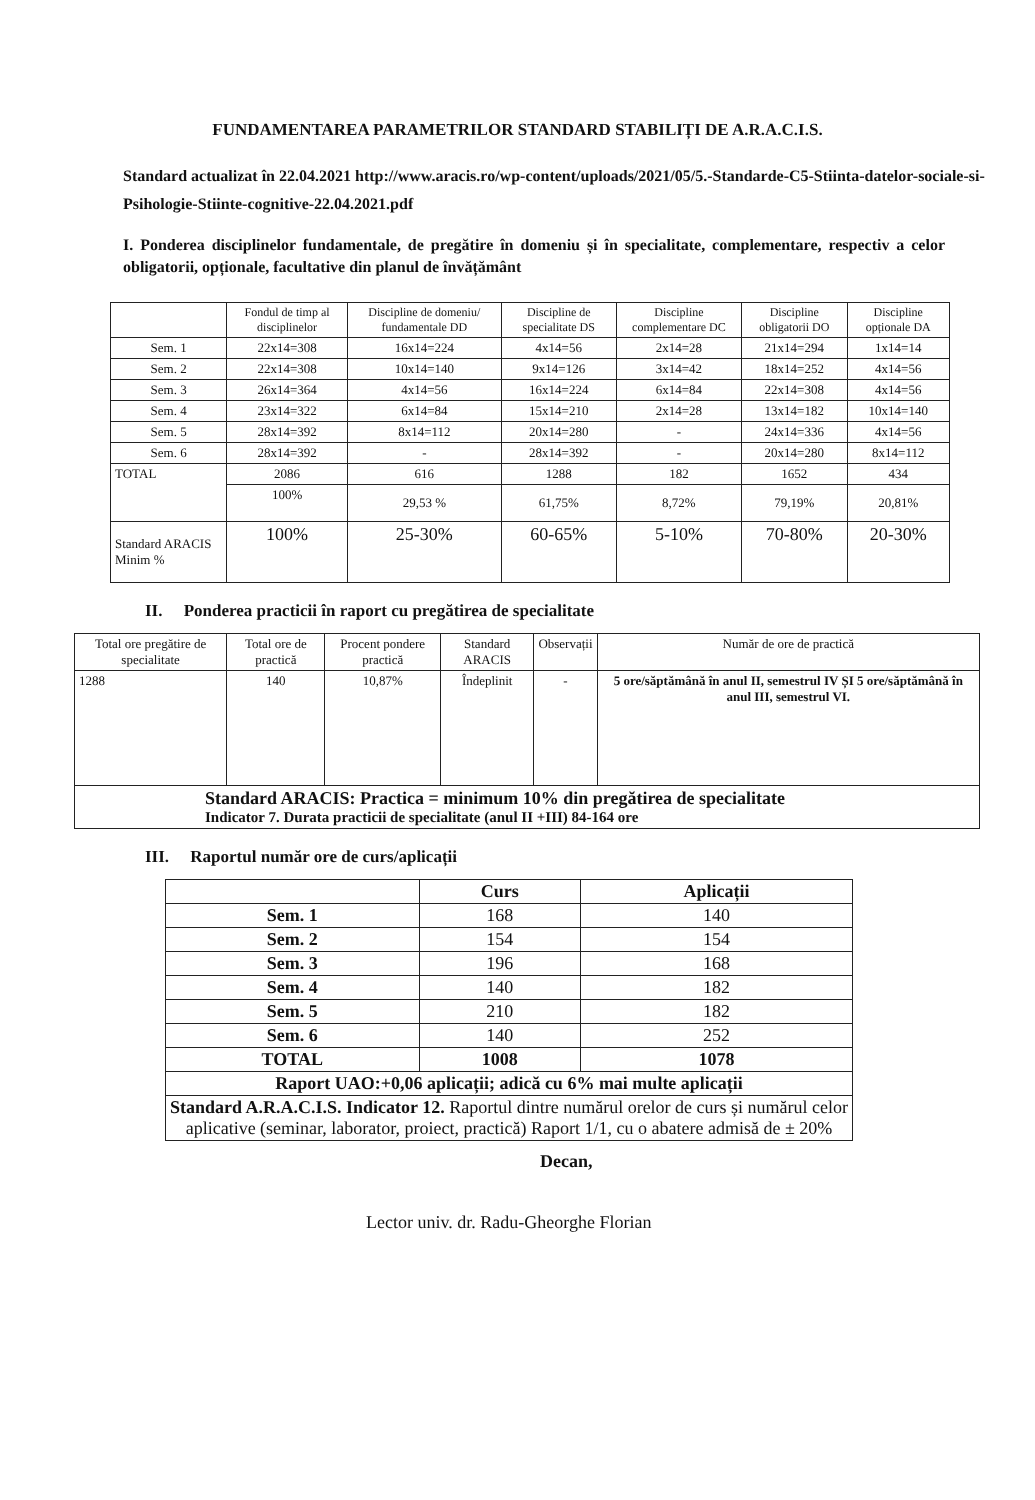FUNDAMENTAREA PARAMETRILOR STANDARD STABILIȚI DE A.R.A.C.I.S.
Standard actualizat în 22.04.2021 http://www.aracis.ro/wp-content/uploads/2021/05/5.-Standarde-C5-Stiinta-datelor-sociale-si-Psihologie-Stiinte-cognitive-22.04.2021.pdf
I. Ponderea disciplinelor fundamentale, de pregătire în domeniu și în specialitate, complementare, respectiv a celor obligatorii, opționale, facultative din planul de învățământ
| | Fondul de timp al disciplinelor | | Discipline de domeniu/ fundamentale DD | Discipline de specialitate DS | Discipline complementare DC | Discipline obligatorii DO | Discipline opționale DA |
| --- | --- | --- | --- | --- | --- | --- | --- |
| Sem. 1 | 22x14=308 | | 16x14=224 | 4x14=56 | 2x14=28 | 21x14=294 | 1x14=14 |
| Sem. 2 | 22x14=308 | | 10x14=140 | 9x14=126 | 3x14=42 | 18x14=252 | 4x14=56 |
| Sem. 3 | 26x14=364 | | 4x14=56 | 16x14=224 | 6x14=84 | 22x14=308 | 4x14=56 |
| Sem. 4 | 23x14=322 | | 6x14=84 | 15x14=210 | 2x14=28 | 13x14=182 | 10x14=140 |
| Sem. 5 | 28x14=392 | | 8x14=112 | 20x14=280 | - | 24x14=336 | 4x14=56 |
| Sem. 6 | 28x14=392 | | - | 28x14=392 | - | 20x14=280 | 8x14=112 |
| TOTAL | | 2086 | 616 | 1288 | 182 | 1652 | 434 |
| | | 100% | 29,53 % | 61,75% | 8,72% | 79,19% | 20,81% |
| Standard ARACIS Minim % | | 100% | 25-30% | 60-65% | 5-10% | 70-80% | 20-30% |
II. Ponderea practicii în raport cu pregătirea de specialitate
| Total ore pregătire de specialitate | Total ore de practică | Procent pondere practică | Standard ARACIS | Observații | Număr de ore de practică |
| --- | --- | --- | --- | --- | --- |
| 1288 | 140 | 10,87% | Îndeplinit | - | 5 ore/săptămână în anul II, semestrul IV ȘI 5 ore/săptămână în anul III, semestrul VI. |
| Standard ARACIS: Practica = minimum 10% din pregătirea de specialitate Indicator 7. Durata practicii de specialitate (anul II +III) 84-164 ore | | | | | |
III. Raportul număr ore de curs/aplicații
| | Curs | Aplicații |
| --- | --- | --- |
| Sem. 1 | 168 | 140 |
| Sem. 2 | 154 | 154 |
| Sem. 3 | 196 | 168 |
| Sem. 4 | 140 | 182 |
| Sem. 5 | 210 | 182 |
| Sem. 6 | 140 | 252 |
| TOTAL | 1008 | 1078 |
| Raport UAO:+0,06 aplicații; adică cu 6% mai multe aplicații | | |
| Standard A.R.A.C.I.S. Indicator 12. Raportul dintre numărul orelor de curs și numărul celor aplicative (seminar, laborator, proiect, practică) Raport 1/1, cu o abatere admisă de ± 20% | | |
Decan,
Lector univ. dr. Radu-Gheorghe Florian